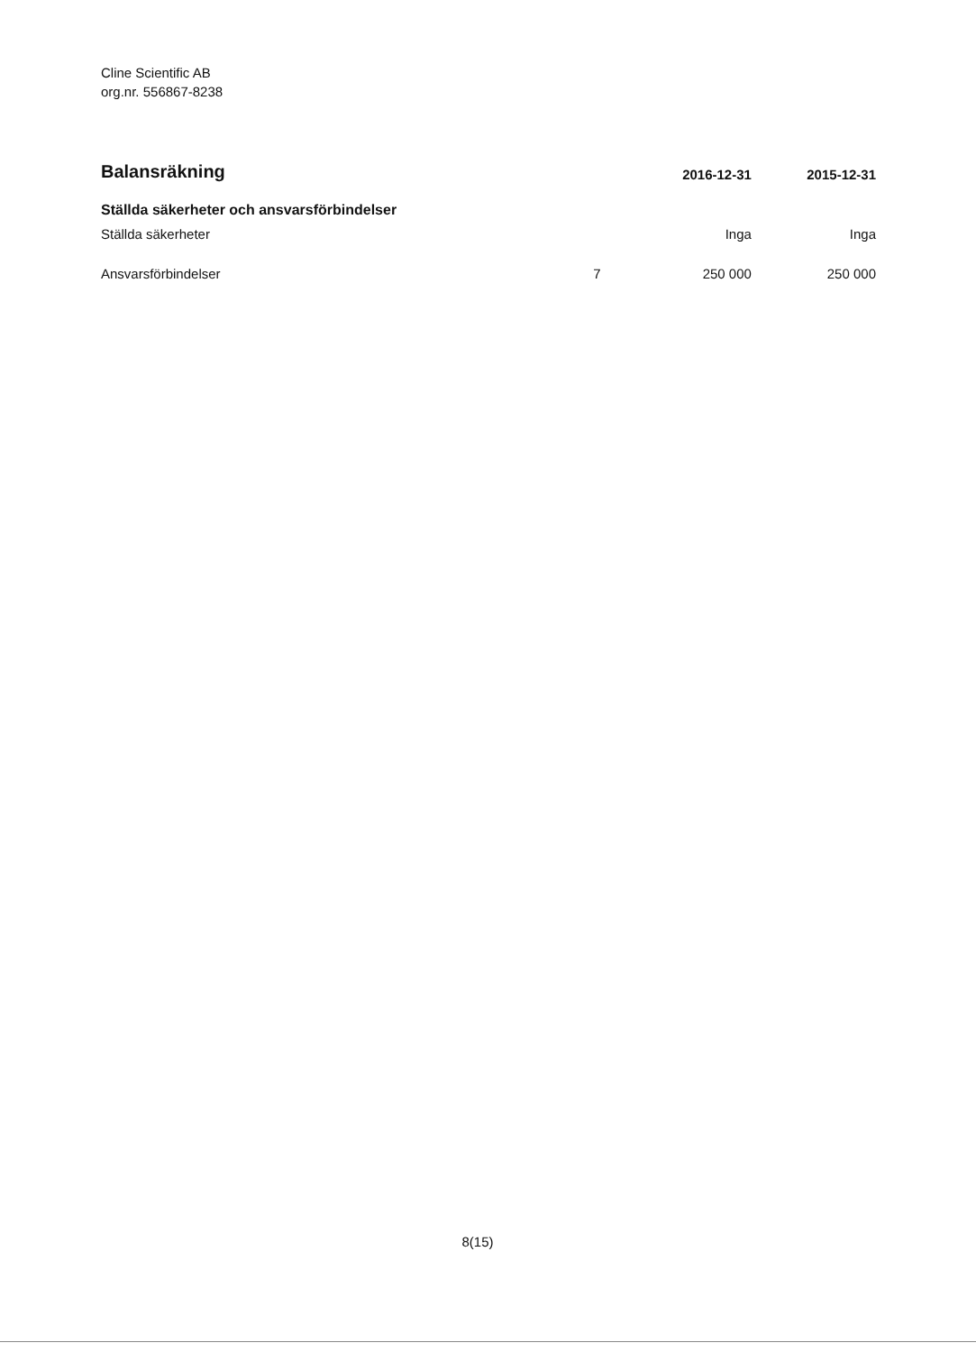Cline Scientific AB
org.nr. 556867-8238
| Balansräkning | | 2016-12-31 | 2015-12-31 |
| Ställda säkerheter och ansvarsförbindelser | | | |
| Ställda säkerheter | | Inga | Inga |
| Ansvarsförbindelser | 7 | 250 000 | 250 000 |
8(15)